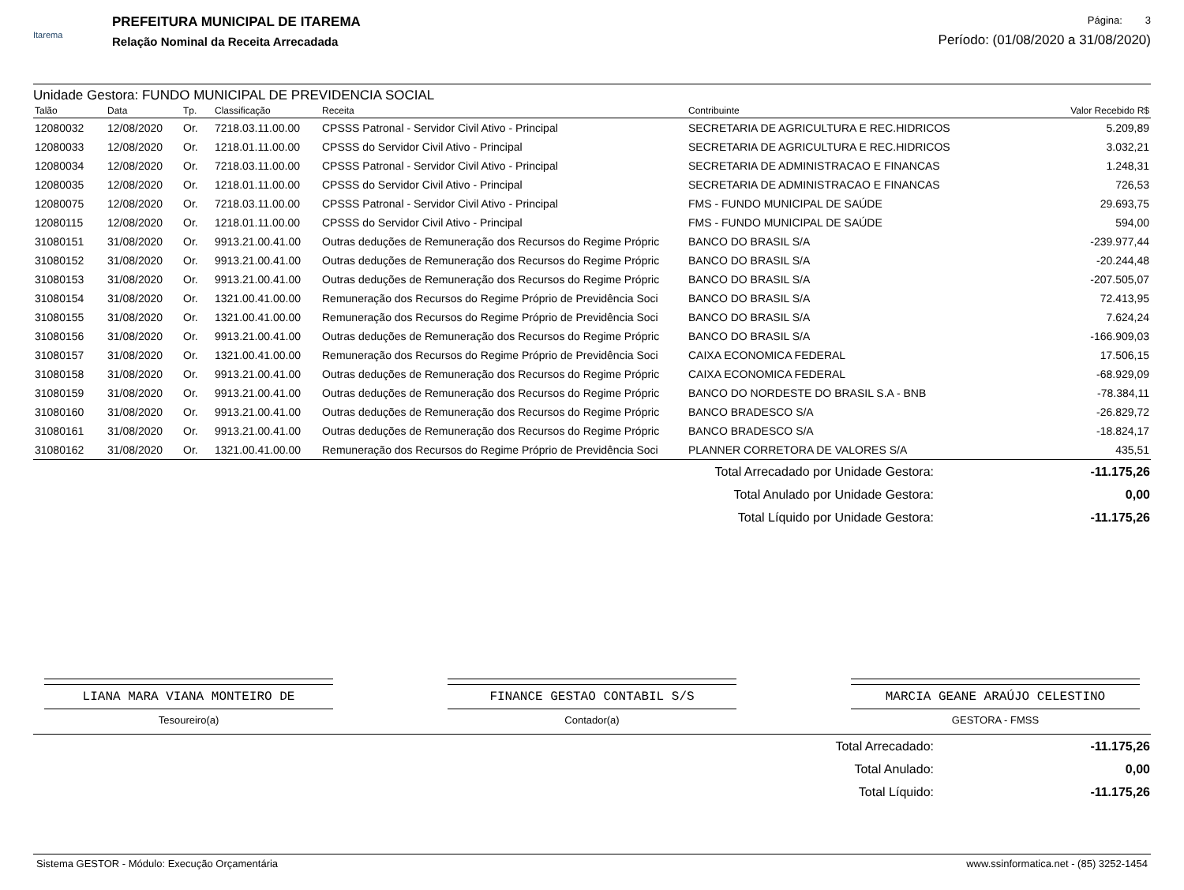Itarema
PREFEITURA MUNICIPAL DE ITAREMA
Relação Nominal da Receita Arrecadada
Página: 3
Período: (01/08/2020 a 31/08/2020)
Unidade Gestora: FUNDO MUNICIPAL DE PREVIDENCIA SOCIAL
| Talão | Data | Tp. | Classificação | Receita | Contribuinte | Valor Recebido R$ |
| --- | --- | --- | --- | --- | --- | --- |
| 12080032 | 12/08/2020 | Or. | 7218.03.11.00.00 | CPSSS Patronal - Servidor Civil Ativo - Principal | SECRETARIA DE AGRICULTURA E REC.HIDRICOS | 5.209,89 |
| 12080033 | 12/08/2020 | Or. | 1218.01.11.00.00 | CPSSS do Servidor Civil Ativo - Principal | SECRETARIA DE AGRICULTURA E REC.HIDRICOS | 3.032,21 |
| 12080034 | 12/08/2020 | Or. | 7218.03.11.00.00 | CPSSS Patronal - Servidor Civil Ativo - Principal | SECRETARIA DE ADMINISTRACAO E FINANCAS | 1.248,31 |
| 12080035 | 12/08/2020 | Or. | 1218.01.11.00.00 | CPSSS do Servidor Civil Ativo - Principal | SECRETARIA DE ADMINISTRACAO E FINANCAS | 726,53 |
| 12080075 | 12/08/2020 | Or. | 7218.03.11.00.00 | CPSSS Patronal - Servidor Civil Ativo - Principal | FMS - FUNDO MUNICIPAL DE SAÚDE | 29.693,75 |
| 12080115 | 12/08/2020 | Or. | 1218.01.11.00.00 | CPSSS do Servidor Civil Ativo - Principal | FMS - FUNDO MUNICIPAL DE SAÚDE | 594,00 |
| 31080151 | 31/08/2020 | Or. | 9913.21.00.41.00 | Outras deduções de Remuneração dos Recursos do Regime Própric | BANCO DO BRASIL S/A | -239.977,44 |
| 31080152 | 31/08/2020 | Or. | 9913.21.00.41.00 | Outras deduções de Remuneração dos Recursos do Regime Própric | BANCO DO BRASIL S/A | -20.244,48 |
| 31080153 | 31/08/2020 | Or. | 9913.21.00.41.00 | Outras deduções de Remuneração dos Recursos do Regime Própric | BANCO DO BRASIL S/A | -207.505,07 |
| 31080154 | 31/08/2020 | Or. | 1321.00.41.00.00 | Remuneração dos Recursos do Regime Próprio de Previdência Soci | BANCO DO BRASIL S/A | 72.413,95 |
| 31080155 | 31/08/2020 | Or. | 1321.00.41.00.00 | Remuneração dos Recursos do Regime Próprio de Previdência Soci | BANCO DO BRASIL S/A | 7.624,24 |
| 31080156 | 31/08/2020 | Or. | 9913.21.00.41.00 | Outras deduções de Remuneração dos Recursos do Regime Própric | BANCO DO BRASIL S/A | -166.909,03 |
| 31080157 | 31/08/2020 | Or. | 1321.00.41.00.00 | Remuneração dos Recursos do Regime Próprio de Previdência Soci | CAIXA ECONOMICA FEDERAL | 17.506,15 |
| 31080158 | 31/08/2020 | Or. | 9913.21.00.41.00 | Outras deduções de Remuneração dos Recursos do Regime Própric | CAIXA ECONOMICA FEDERAL | -68.929,09 |
| 31080159 | 31/08/2020 | Or. | 9913.21.00.41.00 | Outras deduções de Remuneração dos Recursos do Regime Própric | BANCO DO NORDESTE DO BRASIL S.A - BNB | -78.384,11 |
| 31080160 | 31/08/2020 | Or. | 9913.21.00.41.00 | Outras deduções de Remuneração dos Recursos do Regime Própric | BANCO BRADESCO S/A | -26.829,72 |
| 31080161 | 31/08/2020 | Or. | 9913.21.00.41.00 | Outras deduções de Remuneração dos Recursos do Regime Própric | BANCO BRADESCO S/A | -18.824,17 |
| 31080162 | 31/08/2020 | Or. | 1321.00.41.00.00 | Remuneração dos Recursos do Regime Próprio de Previdência Soci | PLANNER CORRETORA DE VALORES S/A | 435,51 |
| Total Arrecadado por Unidade Gestora: | -11.175,26 |
| Total Anulado por Unidade Gestora: | 0,00 |
| Total Líquido por Unidade Gestora: | -11.175,26 |
LIANA MARA VIANA MONTEIRO DE
Tesoureiro(a)
FINANCE GESTAO CONTABIL S/S
Contador(a)
MARCIA GEANE ARAÚJO CELESTINO
GESTORA - FMSS
| Total Arrecadado: | -11.175,26 |
| Total Anulado: | 0,00 |
| Total Líquido: | -11.175,26 |
Sistema GESTOR - Módulo: Execução Orçamentária www.ssinformatica.net - (85) 3252-1454